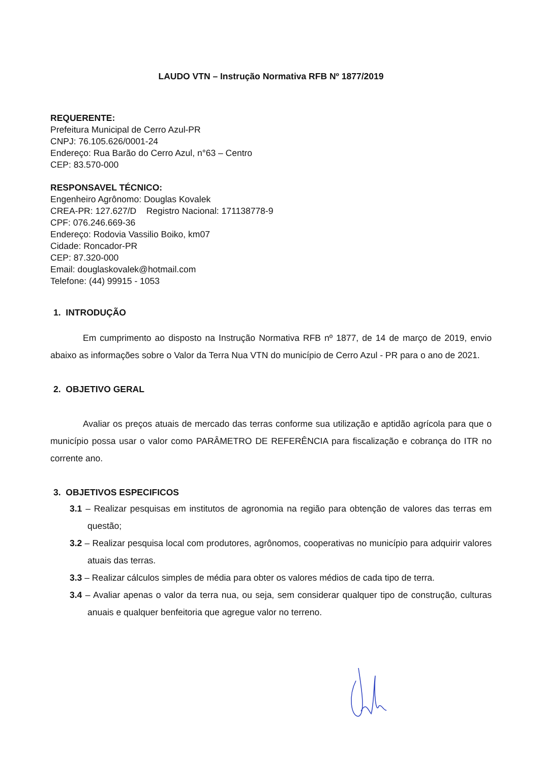LAUDO VTN – Instrução Normativa RFB Nº 1877/2019
REQUERENTE:
Prefeitura Municipal de Cerro Azul-PR
CNPJ: 76.105.626/0001-24
Endereço: Rua Barão do Cerro Azul, n°63 – Centro
CEP: 83.570-000
RESPONSAVEL TÉCNICO:
Engenheiro Agrônomo: Douglas Kovalek
CREA-PR: 127.627/D Registro Nacional: 171138778-9
CPF: 076.246.669-36
Endereço: Rodovia Vassilio Boiko, km07
Cidade: Roncador-PR
CEP: 87.320-000
Email: douglaskovalek@hotmail.com
Telefone: (44) 99915 - 1053
1. INTRODUÇÃO
Em cumprimento ao disposto na Instrução Normativa RFB nº 1877, de 14 de março de 2019, envio abaixo as informações sobre o Valor da Terra Nua VTN do município de Cerro Azul - PR para o ano de 2021.
2. OBJETIVO GERAL
Avaliar os preços atuais de mercado das terras conforme sua utilização e aptidão agrícola para que o município possa usar o valor como PARÂMETRO DE REFERÊNCIA para fiscalização e cobrança do ITR no corrente ano.
3. OBJETIVOS ESPECIFICOS
3.1 – Realizar pesquisas em institutos de agronomia na região para obtenção de valores das terras em questão;
3.2 – Realizar pesquisa local com produtores, agrônomos, cooperativas no município para adquirir valores atuais das terras.
3.3 – Realizar cálculos simples de média para obter os valores médios de cada tipo de terra.
3.4 – Avaliar apenas o valor da terra nua, ou seja, sem considerar qualquer tipo de construção, culturas anuais e qualquer benfeitoria que agregue valor no terreno.